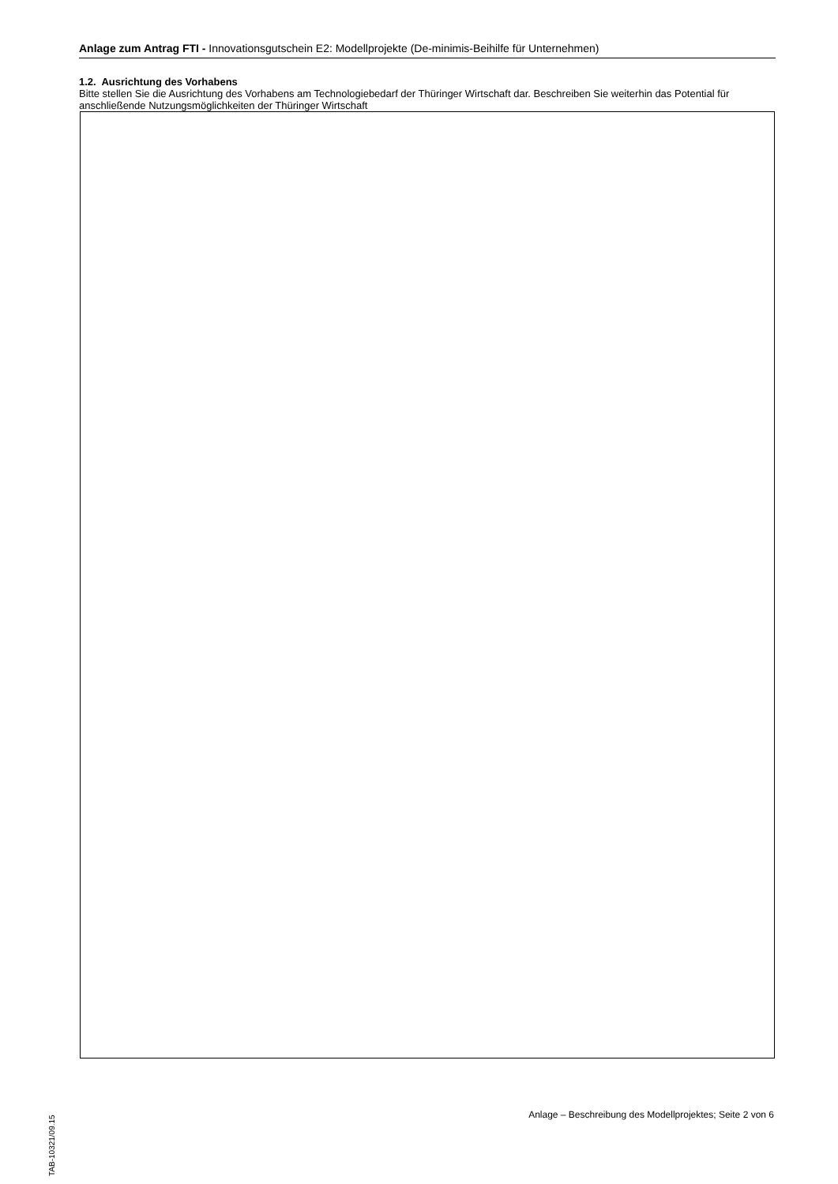Anlage zum Antrag FTI - Innovationsgutschein E2: Modellprojekte (De-minimis-Beihilfe für Unternehmen)
1.2. Ausrichtung des Vorhabens
Bitte stellen Sie die Ausrichtung des Vorhabens am Technologiebedarf der Thüringer Wirtschaft dar. Beschreiben Sie weiterhin das Potential für anschließende Nutzungsmöglichkeiten der Thüringer Wirtschaft
TAB-10321/09.15
Anlage – Beschreibung des Modellprojektes; Seite 2 von 6